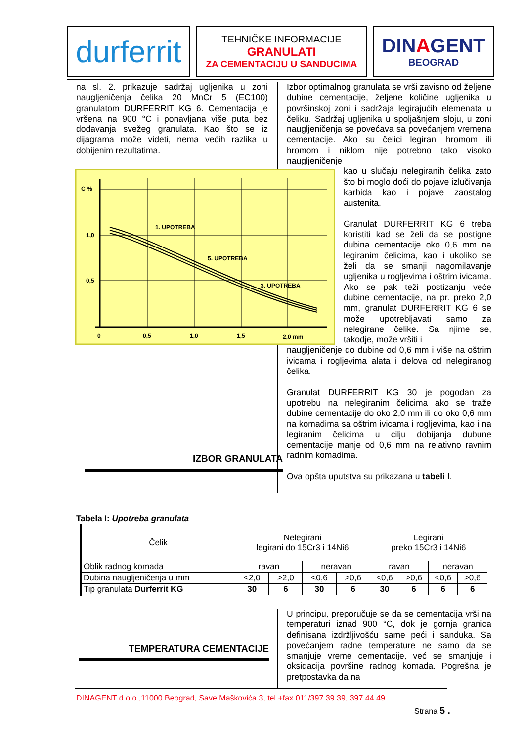durferrit
TEHNIČKE INFORMACIJE
GRANULATI
ZA CEMENTACIJU U SANDUCIMA
DINAGENT
BEOGRAD
na sl. 2. prikazuje sadržaj ugljenika u zoni naugljeničenja čelika 20 MnCr 5 (EC100) granulatom DURFERRIT KG 6. Cementacija je vršena na 900 °C i ponavljana više puta bez dodavanja svežeg granulata. Kao što se iz dijagrama može videti, nema većih razlika u dobijenim rezultatima.
C %
1,0
0,5
0
0,5
1,0
1,5
2,0 mm
1. UPOTREBA
5. UPOTREBA
3. UPOTREBA
Izbor optimalnog granulata se vrši zavisno od željene dubine cementacije, željene količine ugljenika u površinskoj zoni i sadržaja legirajućih elemenata u čeliku. Sadržaj ugljenika u spoljašnjem sloju, u zoni naugljeničenja se povećava sa povećanjem vremena cementacije. Ako su čelici legirani hromom ili hromom i niklom nije potrebno tako visoko naugljeničenje
kao u slučaju nelegiranih čelika zato što bi moglo doći do pojave izlučivanja karbida kao i pojave zaostalog austenita.
Granulat DURFERRIT KG 6 treba koristiti kad se želi da se postigne dubina cementacije oko 0,6 mm na legiranim čelicima, kao i ukoliko se želi da se smanji nagomilavanje ugljenika u rogljevima i oštrim ivicama. Ako se pak teži postizanju veće dubine cementacije, na pr. preko 2,0 mm, granulat DURFERRIT KG 6 se može upotrebljavati samo za nelegirane čelike. Sa njime se, takodje, može vršiti i
naugljeničenje do dubine od 0,6 mm i više na oštrim ivicama i rogljevima alata i delova od nelegiranog čelika.
Granulat DURFERRIT KG 30 je pogodan za upotrebu na nelegiranim čelicima ako se traže dubine cementacije do oko 2,0 mm ili do oko 0,6 mm na komadima sa oštrim ivicama i rogljevima, kao i na legiranim čelicima u cilju dobijanja dubune cementacije manje od 0,6 mm na relativno ravnim radnim komadima.
Ova opšta uputstva su prikazana u tabeli I.
IZBOR GRANULATA
Tabela I: Upotreba granulata
| Čelik | Nelegirani legirani do 15Cr3 i 14Ni6 | | | | Legirani preko 15Cr3 i 14Ni6 | | | |
| Oblik radnog komada | ravan | | neravan | | ravan | | neravan | |
| Dubina naugljeničenja u mm | <2,0 | >2,0 | <0,6 | >0,6 | <0,6 | >0,6 | <0,6 | >0,6 |
| Tip granulata Durferrit KG | 30 | 6 | 30 | 6 | 30 | 6 | 6 | 6 |
TEMPERATURA CEMENTACIJE
U principu, preporučuje se da se cementacija vrši na temperaturi iznad 900 °C, dok je gornja granica definisana izdržljivošću same peći i sanduka. Sa povećanjem radne temperature ne samo da se smanjuje vreme cementacije, već se smanjuje i oksidacija površine radnog komada. Pogrešna je pretpostavka da na
DINAGENT d.o.o.,11000 Beograd, Save Maškovića 3, tel.+fax 011/397 39 39, 397 44 49
Strana 5 .